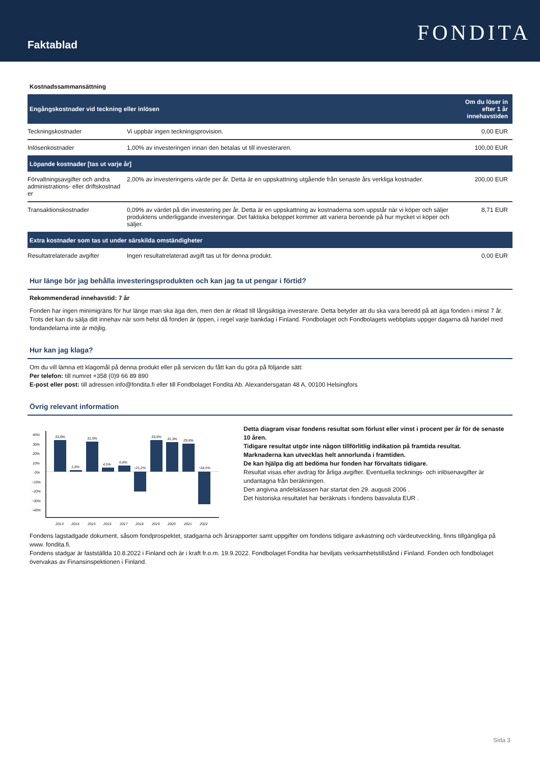Faktablad
FONDITA
Kostnadssammansättning
| Engångskostnader vid teckning eller inlösen | | Om du löser in efter 1 år innehavstiden |
| --- | --- | --- |
| Teckningskostnader | Vi uppbär ingen teckningsprovision. | 0,00 EUR |
| Inlösenkostnader | 1,00% av investeringen innan den betalas ut till investeraren. | 100,00 EUR |
| Löpande kostnader [tas ut varje år] | | |
| Förvaltningsavgifter och andra administrations- eller driftskostnad er | 2,00% av investeringens värde per år. Detta är en uppskattning utgående från senaste års verkliga kostnader. | 200,00 EUR |
| Transaktionskostnader | 0,09% av värdet på din investering per år. Detta är en uppskattning av kostnaderna som uppstår när vi köper och säljer produktens underliggande investeringar. Det faktiska beloppet kommer att variera beroende på hur mycket vi köper och säljer. | 8,71 EUR |
| Extra kostnader som tas ut under särskilda omständigheter | | |
| Resultatrelaterade avgifter | Ingen resultatrelaterad avgift tas ut för denna produkt. | 0,00 EUR |
Hur länge bör jag behålla investeringsprodukten och kan jag ta ut pengar i förtid?
Rekommenderad innehavstid: 7 år
Fonden har ingen minimigräns för hur länge man ska äga den, men den är riktad till långsiktiga investerare. Detta betyder att du ska vara beredd på att äga fonden i minst 7 år. Trots det kan du sälja ditt innehav när som helst då fonden är öppen, i regel varje bankdag i Finland. Fondbolaget och Fondbolagets webbplats uppger dagarna då handel med fondandelarna inte är möjlig.
Hur kan jag klaga?
Om du vill lämna ett klagomål på denna produkt eller på servicen du fått kan du göra på följande sätt:
Per telefon: till numret +358 (0)9 66 89 890
E-post eller post: till adressen info@fondita.fi eller till Fondbolaget Fondita Ab. Alexandersgatan 48 A, 00100 Helsingfors
Övrig relevant information
40%
30%
20%
10%
0%
−10%
−20%
−30%
−40%
33,8%
1,8%
31,9%
4,5%
6,8%
−21,2%
33,6%
31,3%
29,8%
−34,5%
2013
2014
2015
2016
2017
2018
2019
2020
2021
2022
Detta diagram visar fondens resultat som förlust eller vinst i procent per år för de senaste 10 åren.
Tidigare resultat utgör inte någon tillförlitlig indikation på framtida resultat.
Marknaderna kan utvecklas helt annorlunda i framtiden.
De kan hjälpa dig att bedöma hur fonden har förvaltats tidigare.
Resultat visas efter avdrag för årliga avgifter. Eventuella tecknings- och inlösenavgifter är undantagna från beräkningen.
Den angivna andelsklassen har startat den 29. augusti 2006 .
Det historiska resultatet har beräknats i fondens basvaluta EUR .
Fondens lagstadgade dokument, såsom fondprospektet, stadgarna och årsrapporter samt uppgifter om fondens tidigare avkastning och värdeutveckling, finns tillgängliga på www. fondita.fi.
Fondens stadgar är fastställda 10.8.2022 i Finland och är i kraft fr.o.m. 19.9.2022. Fondbolaget Fondita har beviljats verksamhetstillstånd i Finland. Fonden och fondbolaget övervakas av Finansinspektionen i Finland.
Sida 3